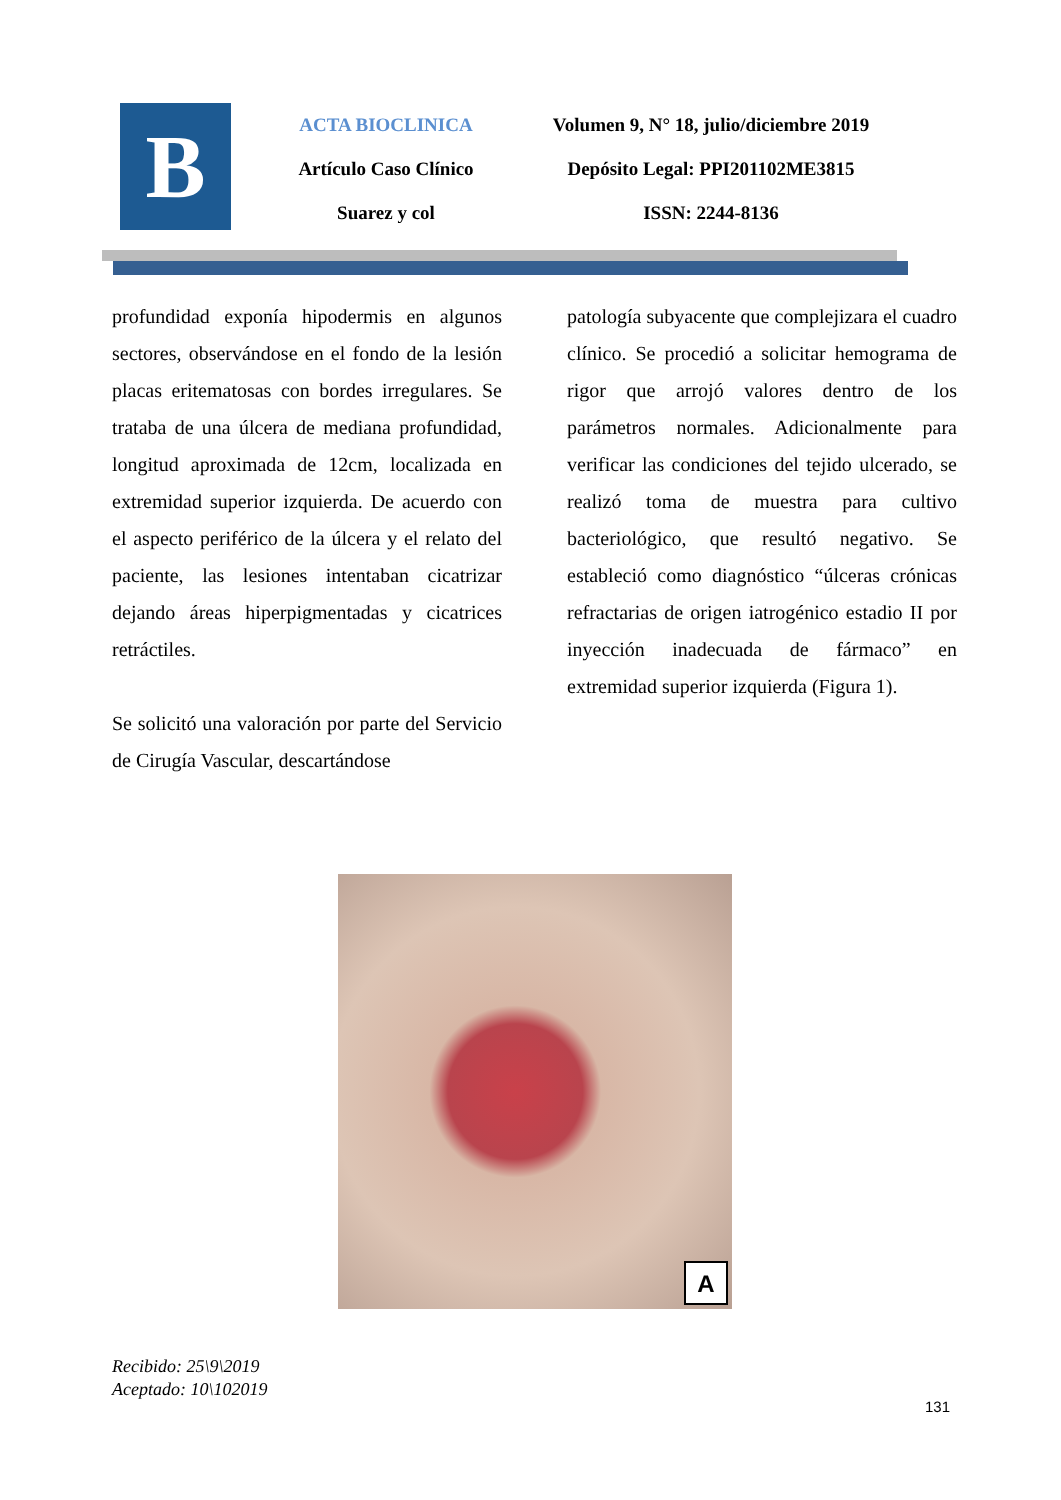B
ACTA BIOCLINICA
Artículo Caso Clínico
Suarez y col
Volumen 9, N° 18, julio/diciembre 2019
Depósito Legal: PPI201102ME3815
ISSN: 2244-8136
profundidad exponía hipodermis en algunos sectores, observándose en el fondo de la lesión placas eritematosas con bordes irregulares. Se trataba de una úlcera de mediana profundidad, longitud aproximada de 12cm, localizada en extremidad superior izquierda. De acuerdo con el aspecto periférico de la úlcera y el relato del paciente, las lesiones intentaban cicatrizar dejando áreas hiperpigmentadas y cicatrices retráctiles.
Se solicitó una valoración por parte del Servicio de Cirugía Vascular, descartándose
patología subyacente que complejizara el cuadro clínico. Se procedió a solicitar hemograma de rigor que arrojó valores dentro de los parámetros normales. Adicionalmente para verificar las condiciones del tejido ulcerado, se realizó toma de muestra para cultivo bacteriológico, que resultó negativo. Se estableció como diagnóstico “úlceras crónicas refractarias de origen iatrogénico estadio II por inyección inadecuada de fármaco” en extremidad superior izquierda (Figura 1).
A
Recibido: 25\9\2019
Aceptado: 10\102019
131